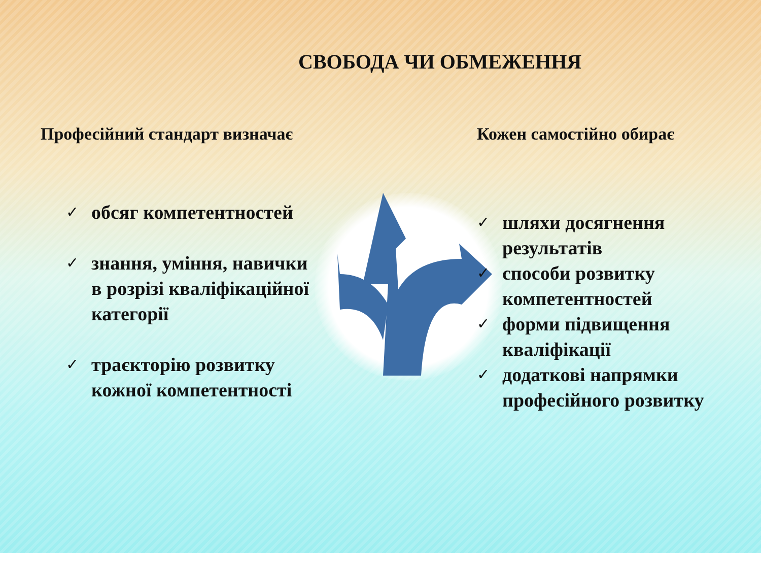СВОБОДА ЧИ ОБМЕЖЕННЯ
Професійний стандарт визначає
✓ обсяг компетентностей
✓ знання, уміння, навички
в розрізі кваліфікаційної
категорії
✓ траєкторію розвитку
кожної компетентності
Кожен самостійно обирає
✓ шляхи досягнення
результатів
✓ способи розвитку
компетентностей
✓ форми підвищення
кваліфікації
✓ додаткові напрямки
професійного розвитку